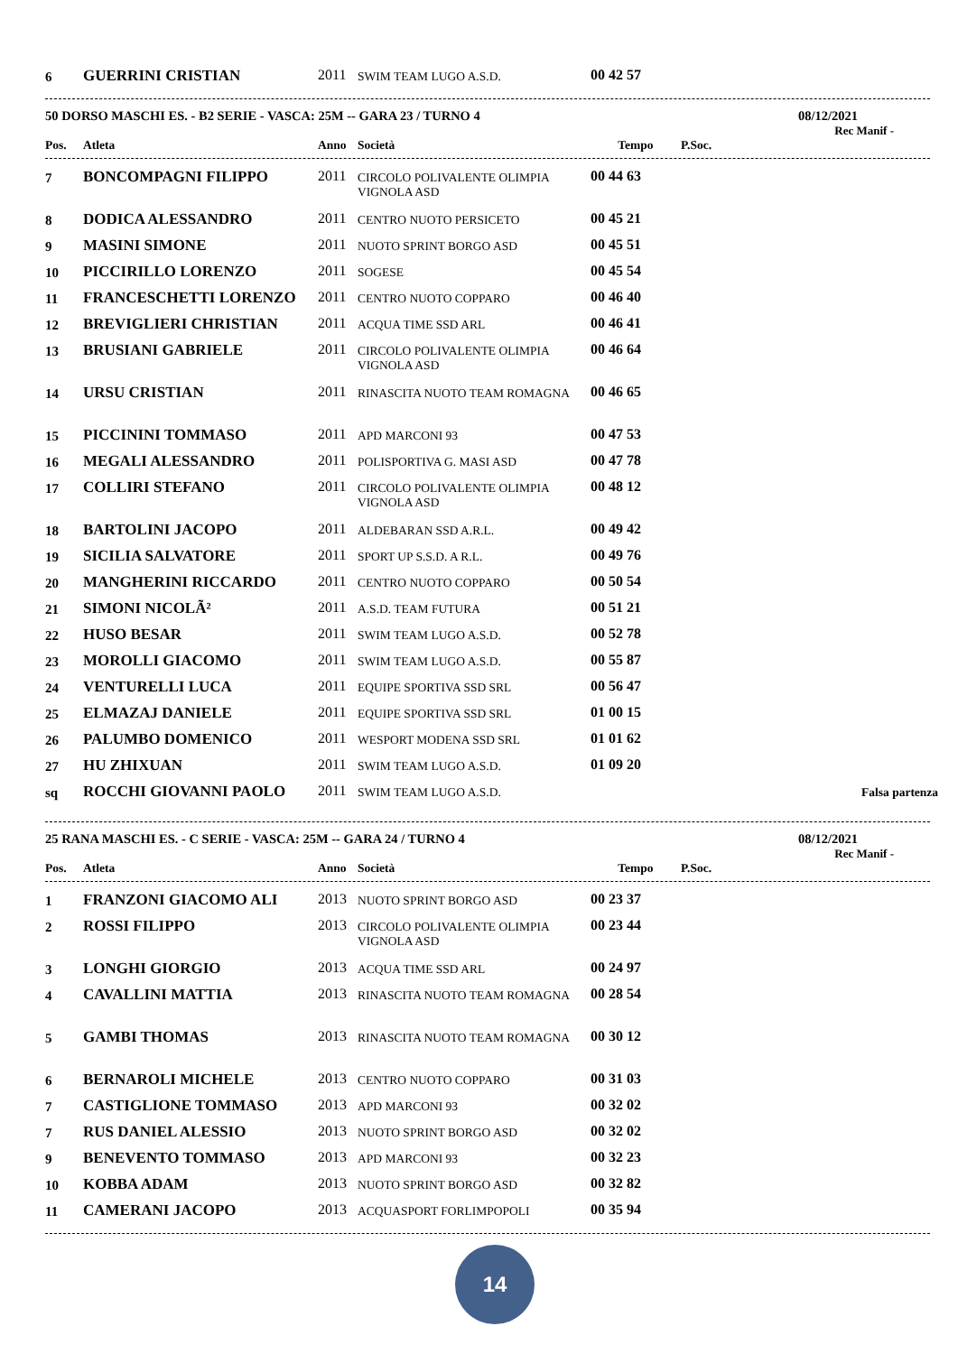| 6 | GUERRINI CRISTIAN | 2011 | SWIM TEAM LUGO A.S.D. | 00 42 57 | |
50 DORSO MASCHI ES. - B2 SERIE - VASCA: 25M -- GARA 23 / TURNO 4 08/12/2021
Rec Manif -
| Pos. | Atleta | Anno | Società | Tempo | P.Soc. |
| --- | --- | --- | --- | --- | --- |
| 7 | BONCOMPAGNI FILIPPO | 2011 | CIRCOLO POLIVALENTE OLIMPIA VIGNOLA ASD | 00 44 63 | |
| 8 | DODICA ALESSANDRO | 2011 | CENTRO NUOTO PERSICETO | 00 45 21 | |
| 9 | MASINI SIMONE | 2011 | NUOTO SPRINT BORGO ASD | 00 45 51 | |
| 10 | PICCIRILLO LORENZO | 2011 | SOGESE | 00 45 54 | |
| 11 | FRANCESCHETTI LORENZO | 2011 | CENTRO NUOTO COPPARO | 00 46 40 | |
| 12 | BREVIGLIERI CHRISTIAN | 2011 | ACQUA TIME SSD ARL | 00 46 41 | |
| 13 | BRUSIANI GABRIELE | 2011 | CIRCOLO POLIVALENTE OLIMPIA VIGNOLA ASD | 00 46 64 | |
| 14 | URSU CRISTIAN | 2011 | RINASCITA NUOTO TEAM ROMAGNA | 00 46 65 | |
| 15 | PICCININI TOMMASO | 2011 | APD MARCONI 93 | 00 47 53 | |
| 16 | MEGALI ALESSANDRO | 2011 | POLISPORTIVA G. MASI ASD | 00 47 78 | |
| 17 | COLLIRI STEFANO | 2011 | CIRCOLO POLIVALENTE OLIMPIA VIGNOLA ASD | 00 48 12 | |
| 18 | BARTOLINI JACOPO | 2011 | ALDEBARAN SSD A.R.L. | 00 49 42 | |
| 19 | SICILIA SALVATORE | 2011 | SPORT UP S.S.D. A R.L. | 00 49 76 | |
| 20 | MANGHERINI RICCARDO | 2011 | CENTRO NUOTO COPPARO | 00 50 54 | |
| 21 | SIMONI NICOLÃ² | 2011 | A.S.D. TEAM FUTURA | 00 51 21 | |
| 22 | HUSO BESAR | 2011 | SWIM TEAM LUGO A.S.D. | 00 52 78 | |
| 23 | MOROLLI GIACOMO | 2011 | SWIM TEAM LUGO A.S.D. | 00 55 87 | |
| 24 | VENTURELLI LUCA | 2011 | EQUIPE SPORTIVA SSD SRL | 00 56 47 | |
| 25 | ELMAZAJ DANIELE | 2011 | EQUIPE SPORTIVA SSD SRL | 01 00 15 | |
| 26 | PALUMBO DOMENICO | 2011 | WESPORT MODENA SSD SRL | 01 01 62 | |
| 27 | HU ZHIXUAN | 2011 | SWIM TEAM LUGO A.S.D. | 01 09 20 | |
| sq | ROCCHI GIOVANNI PAOLO | 2011 | SWIM TEAM LUGO A.S.D. | | Falsa partenza |
25 RANA MASCHI ES. - C SERIE - VASCA: 25M -- GARA 24 / TURNO 4 08/12/2021
Rec Manif -
| Pos. | Atleta | Anno | Società | Tempo | P.Soc. |
| --- | --- | --- | --- | --- | --- |
| 1 | FRANZONI GIACOMO ALI | 2013 | NUOTO SPRINT BORGO ASD | 00 23 37 | |
| 2 | ROSSI FILIPPO | 2013 | CIRCOLO POLIVALENTE OLIMPIA VIGNOLA ASD | 00 23 44 | |
| 3 | LONGHI GIORGIO | 2013 | ACQUA TIME SSD ARL | 00 24 97 | |
| 4 | CAVALLINI MATTIA | 2013 | RINASCITA NUOTO TEAM ROMAGNA | 00 28 54 | |
| 5 | GAMBI THOMAS | 2013 | RINASCITA NUOTO TEAM ROMAGNA | 00 30 12 | |
| 6 | BERNAROLI MICHELE | 2013 | CENTRO NUOTO COPPARO | 00 31 03 | |
| 7 | CASTIGLIONE TOMMASO | 2013 | APD MARCONI 93 | 00 32 02 | |
| 7 | RUS DANIEL ALESSIO | 2013 | NUOTO SPRINT BORGO ASD | 00 32 02 | |
| 9 | BENEVENTO TOMMASO | 2013 | APD MARCONI 93 | 00 32 23 | |
| 10 | KOBBA ADAM | 2013 | NUOTO SPRINT BORGO ASD | 00 32 82 | |
| 11 | CAMERANI JACOPO | 2013 | ACQUASPORT FORLIMPOPOLI | 00 35 94 | |
14